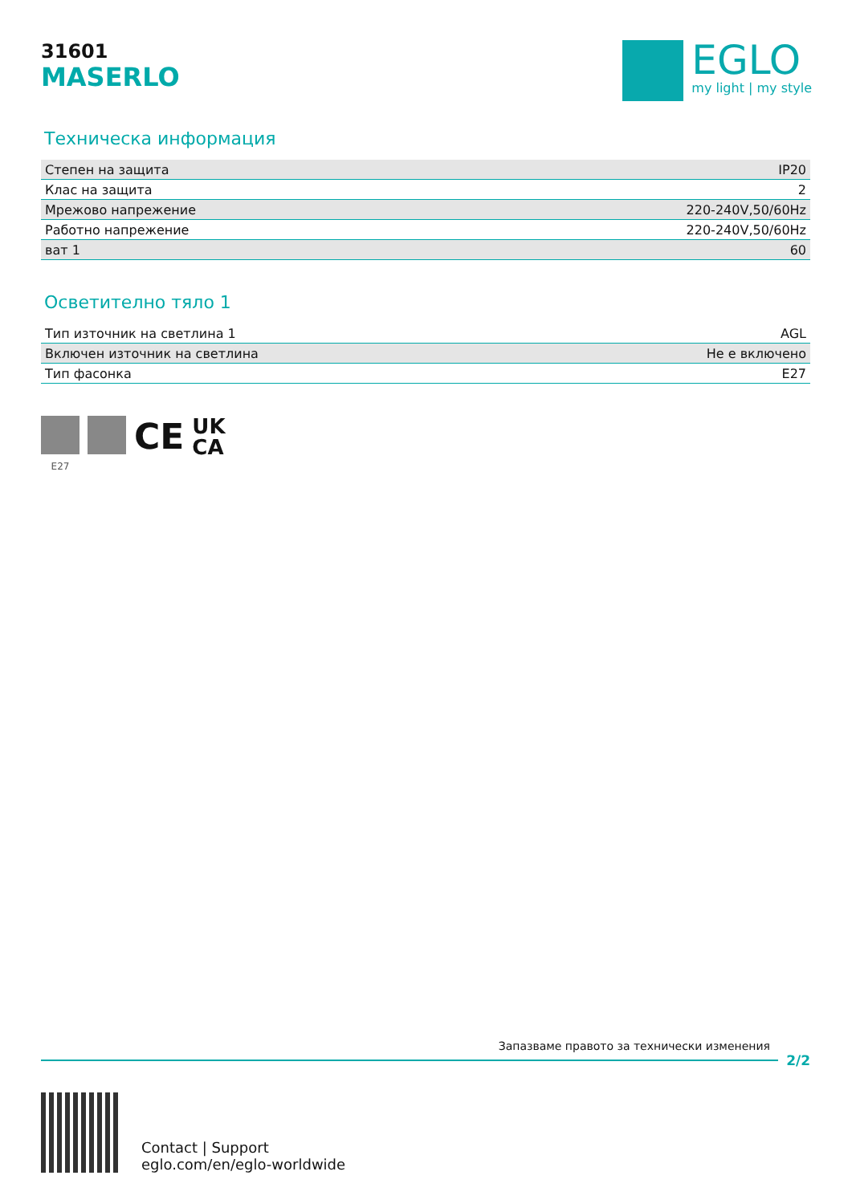31601
MASERLO
EGLO
my light | my style
Техническа информация
| Степен на защита | IP20 |
| Клас на защита | 2 |
| Мрежово напрежение | 220-240V,50/60Hz |
| Работно напрежение | 220-240V,50/60Hz |
| ват 1 | 60 |
Осветително тяло 1
| Тип източник на светлина 1 | AGL |
| Включен източник на светлина | Не е включено |
| Тип фасонка | E27 |
E27
CE
UK
CA
Запазваме правото за технически изменения
2/2
Contact | Support
eglo.com/en/eglo-worldwide